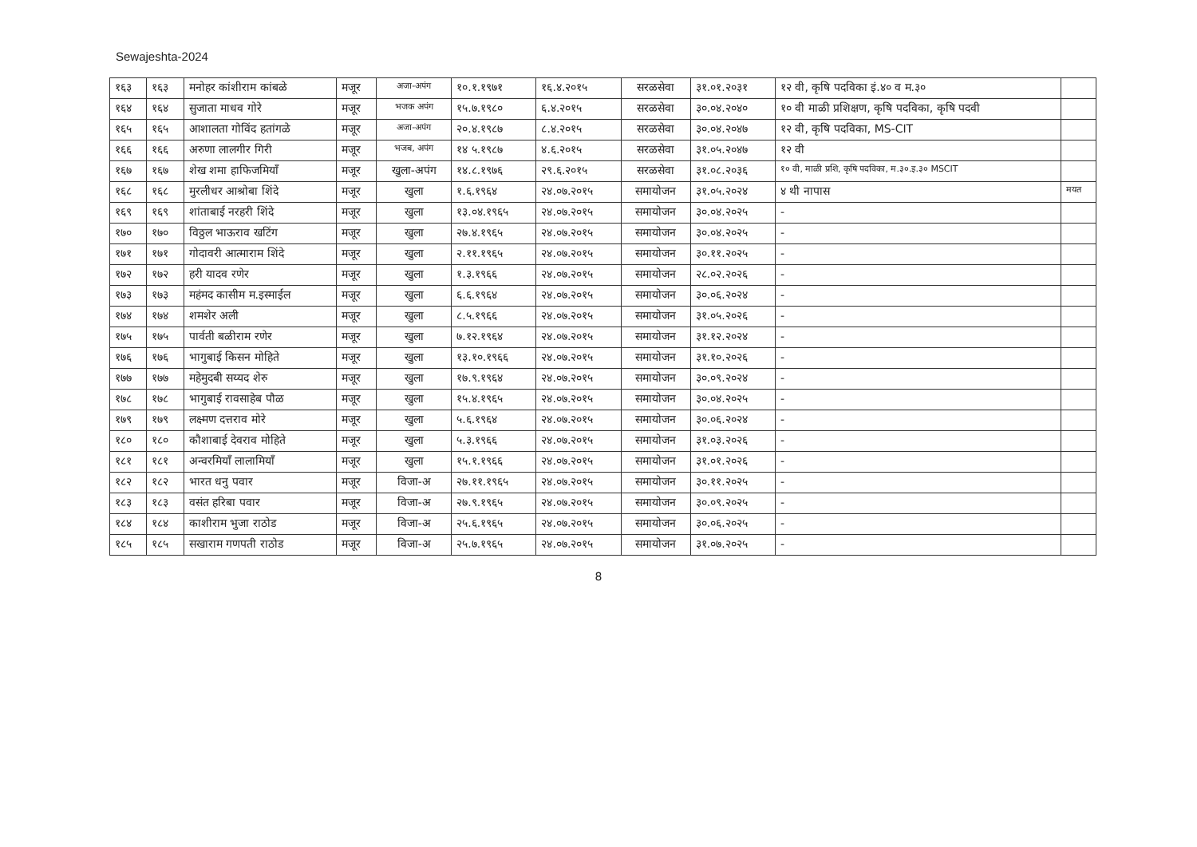Sewajeshta-2024
| १६३ | १६३ | मनोहर कांशीराम कांबळे | मजूर | अजा-अपंग | १०.१.१९७१ | १६.४.२०१५ | सरळसेवा | ३१.०१.२०३१ | १२ वी, कृषि पदविका इं.४० व म.३० | |
| १६४ | १६४ | सुजाता माधव गोरे | मजूर | भजक अपंग | १५.७.१९८० | ६.४.२०१५ | सरळसेवा | ३०.०४.२०४० | १० वी माळी प्रशिक्षण, कृषि पदविका, कृषि पदवी | |
| १६५ | १६५ | आशालता गोविंद हतांगळे | मजूर | अजा-अपंग | २०.४.१९८७ | ८.४.२०१५ | सरळसेवा | ३०.०४.२०४७ | १२ वी, कृषि पदविका, MS-CIT | |
| १६६ | १६६ | अरुणा लालगीर गिरी | मजूर | भजब, अपंग | १४ ५.१९८७ | ४.६.२०१५ | सरळसेवा | ३१.०५.२०४७ | १२ वी | |
| १६७ | १६७ | शेख शमा हाफिजमियाँ | मजूर | खुला-अपंग | १४.८.१९७६ | २९.६.२०१५ | सरळसेवा | ३१.०८.२०३६ | १० वी, माळी प्रशि, कृषि पदविका, म.३०.इ.३० MSCIT | |
| १६८ | १६८ | मुरलीधर आश्रोबा शिंदे | मजूर | खुला | १.६.१९६४ | २४.०७.२०१५ | समायोजन | ३१.०५.२०२४ | ४ थी नापास | मयत |
| १६९ | १६९ | शांताबाई नरहरी शिंदे | मजूर | खुला | १३.०४.१९६५ | २४.०७.२०१५ | समायोजन | ३०.०४.२०२५ | - | |
| १७० | १७० | विठ्ठल भाऊराव खटिंग | मजूर | खुला | २७.४.१९६५ | २४.०७.२०१५ | समायोजन | ३०.०४.२०२५ | - | |
| १७१ | १७१ | गोदावरी आत्माराम शिंदे | मजूर | खुला | २.११.१९६५ | २४.०७.२०१५ | समायोजन | ३०.११.२०२५ | - | |
| १७२ | १७२ | हरी यादव रणेर | मजूर | खुला | १.३.१९६६ | २४.०७.२०१५ | समायोजन | २८.०२.२०२६ | - | |
| १७३ | १७३ | महंमद कासीम म.इस्माईल | मजूर | खुला | ६.६.१९६४ | २४.०७.२०१५ | समायोजन | ३०.०६.२०२४ | - | |
| १७४ | १७४ | शमशेर अली | मजूर | खुला | ८.५.१९६६ | २४.०७.२०१५ | समायोजन | ३१.०५.२०२६ | - | |
| १७५ | १७५ | पार्वती बळीराम रणेर | मजूर | खुला | ७.१२.१९६४ | २४.०७.२०१५ | समायोजन | ३१.१२.२०२४ | - | |
| १७६ | १७६ | भागुबाई किसन मोहिते | मजूर | खुला | १३.१०.१९६६ | २४.०७.२०१५ | समायोजन | ३१.१०.२०२६ | - | |
| १७७ | १७७ | महेमुदबी सय्यद शेरु | मजूर | खुला | १७.९.१९६४ | २४.०७.२०१५ | समायोजन | ३०.०९.२०२४ | - | |
| १७८ | १७८ | भागुबाई रावसाहेब पौळ | मजूर | खुला | १५.४.१९६५ | २४.०७.२०१५ | समायोजन | ३०.०४.२०२५ | - | |
| १७९ | १७९ | लक्ष्मण दत्तराव मोरे | मजूर | खुला | ५.६.१९६४ | २४.०७.२०१५ | समायोजन | ३०.०६.२०२४ | - | |
| १८० | १८० | कौशाबाई देवराव मोहिते | मजूर | खुला | ५.३.१९६६ | २४.०७.२०१५ | समायोजन | ३१.०३.२०२६ | - | |
| १८१ | १८१ | अन्वरमियाँ लालामियाँ | मजूर | खुला | १५.१.१९६६ | २४.०७.२०१५ | समायोजन | ३१.०१.२०२६ | - | |
| १८२ | १८२ | भारत धनु पवार | मजूर | विजा-अ | २७.११.१९६५ | २४.०७.२०१५ | समायोजन | ३०.११.२०२५ | - | |
| १८३ | १८३ | वसंत हरिबा पवार | मजूर | विजा-अ | २७.९.१९६५ | २४.०७.२०१५ | समायोजन | ३०.०९.२०२५ | - | |
| १८४ | १८४ | काशीराम भुजा राठोड | मजूर | विजा-अ | २५.६.१९६५ | २४.०७.२०१५ | समायोजन | ३०.०६.२०२५ | - | |
| १८५ | १८५ | सखाराम गणपती राठोड | मजूर | विजा-अ | २५.७.१९६५ | २४.०७.२०१५ | समायोजन | ३१.०७.२०२५ | - | |
8